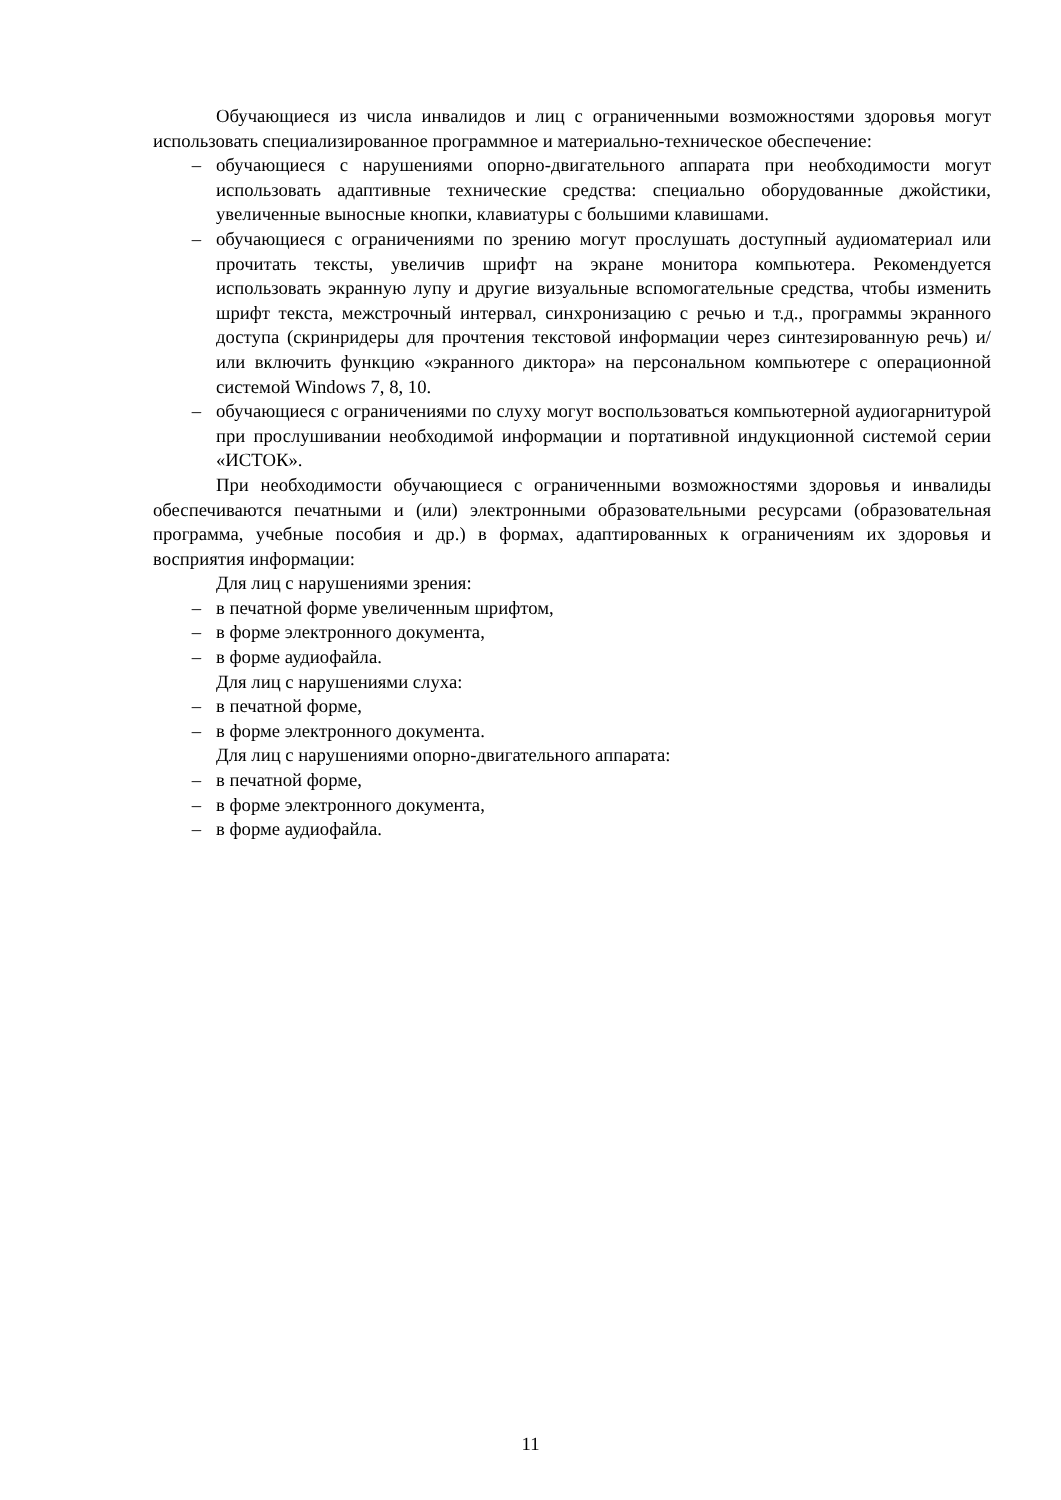Обучающиеся из числа инвалидов и лиц с ограниченными возможностями здоровья могут использовать специализированное программное и материально-техническое обеспечение:
– обучающиеся с нарушениями опорно-двигательного аппарата при необходимости могут использовать адаптивные технические средства: специально оборудованные джойстики, увеличенные выносные кнопки, клавиатуры с большими клавишами.
– обучающиеся с ограничениями по зрению могут прослушать доступный аудиоматериал или прочитать тексты, увеличив шрифт на экране монитора компьютера. Рекомендуется использовать экранную лупу и другие визуальные вспомогательные средства, чтобы изменить шрифт текста, межстрочный интервал, синхронизацию с речью и т.д., программы экранного доступа (скринридеры для прочтения текстовой информации через синтезированную речь) и/или включить функцию «экранного диктора» на персональном компьютере с операционной системой Windows 7, 8, 10.
– обучающиеся с ограничениями по слуху могут воспользоваться компьютерной аудиогарнитурой при прослушивании необходимой информации и портативной индукционной системой серии «ИСТОК».
При необходимости обучающиеся с ограниченными возможностями здоровья и инвалиды обеспечиваются печатными и (или) электронными образовательными ресурсами (образовательная программа, учебные пособия и др.) в формах, адаптированных к ограничениям их здоровья и восприятия информации:
Для лиц с нарушениями зрения:
– в печатной форме увеличенным шрифтом,
– в форме электронного документа,
– в форме аудиофайла.
Для лиц с нарушениями слуха:
– в печатной форме,
– в форме электронного документа.
Для лиц с нарушениями опорно-двигательного аппарата:
– в печатной форме,
– в форме электронного документа,
– в форме аудиофайла.
11